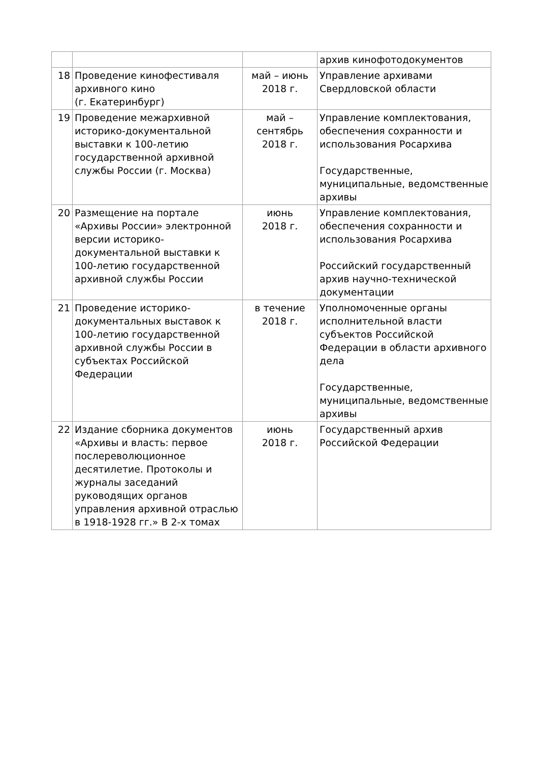| | | | архив кинофотодокументов |
| 18 | Проведение кинофестиваля архивного кино (г. Екатеринбург) | май – июнь 2018 г. | Управление архивами Свердловской области |
| 19 | Проведение межархивной историко-документальной выставки к 100-летию государственной архивной службы России (г. Москва) | май – сентябрь 2018 г. | Управление комплектования, обеспечения сохранности и использования Росархива Государственные, муниципальные, ведомственные архивы |
| 20 | Размещение на портале «Архивы России» электронной версии историко-документальной выставки к 100-летию государственной архивной службы России | июнь 2018 г. | Управление комплектования, обеспечения сохранности и использования Росархива Российский государственный архив научно-технической документации |
| 21 | Проведение историко-документальных выставок к 100-летию государственной архивной службы России в субъектах Российской Федерации | в течение 2018 г. | Уполномоченные органы исполнительной власти субъектов Российской Федерации в области архивного дела Государственные, муниципальные, ведомственные архивы |
| 22 | Издание сборника документов «Архивы и власть: первое послереволюционное десятилетие. Протоколы и журналы заседаний руководящих органов управления архивной отраслью в 1918-1928 гг.» В 2-х томах | июнь 2018 г. | Государственный архив Российской Федерации |